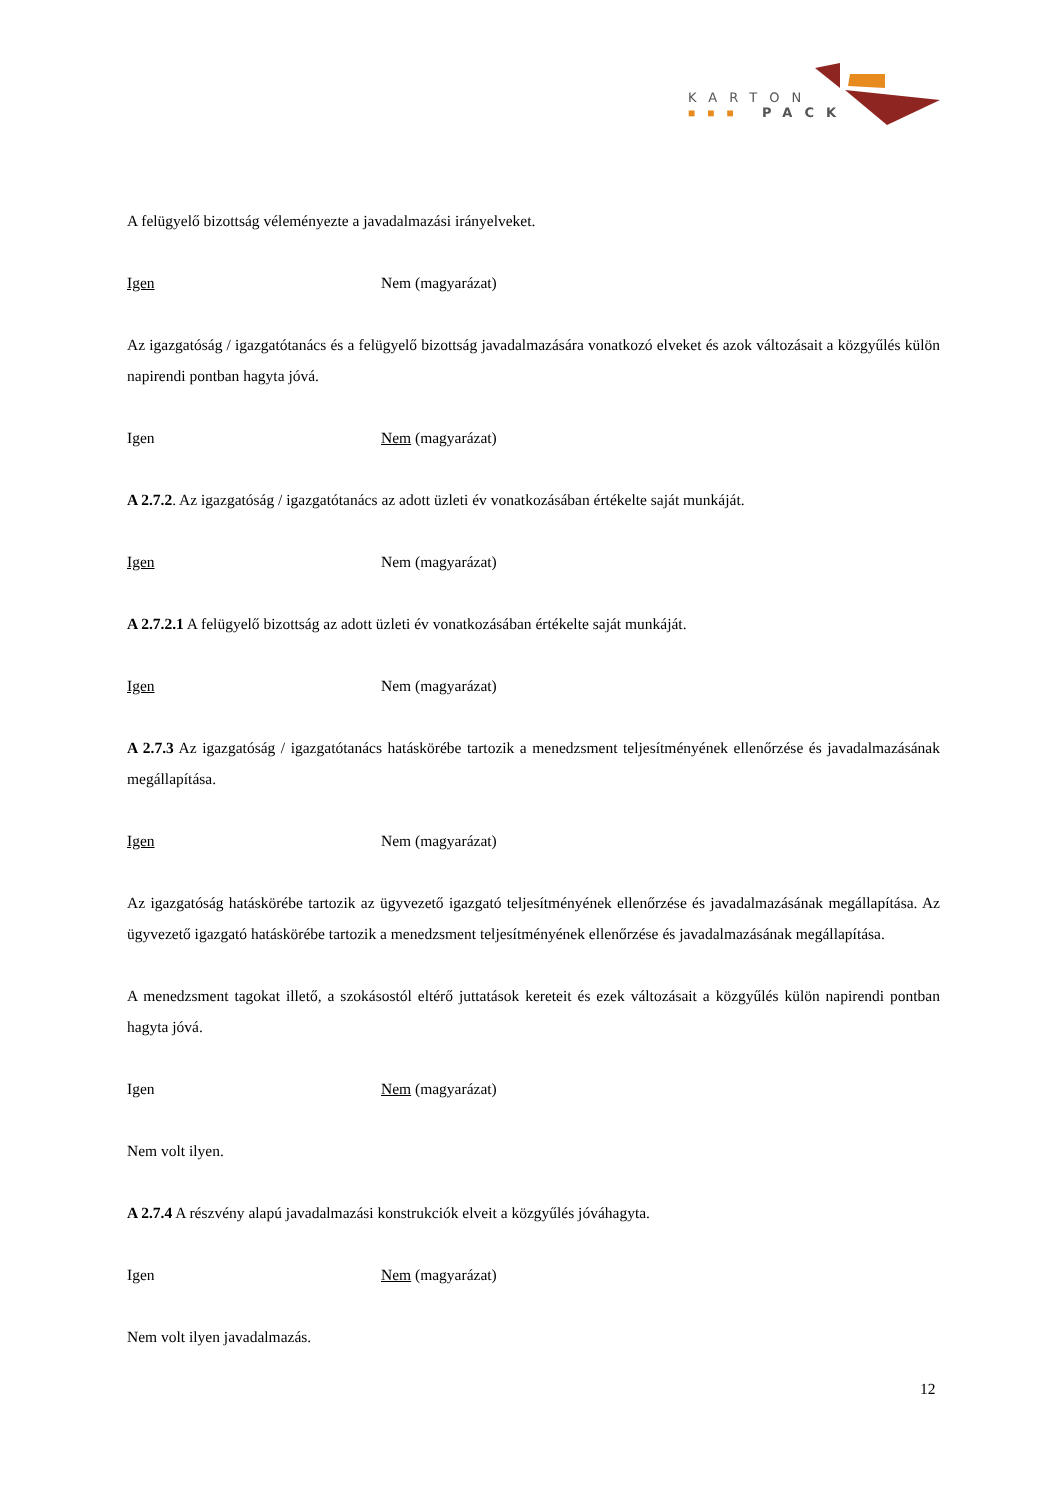KARTON
PACK
■■■
A felügyelő bizottság véleményezte a javadalmazási irányelveket.
Igen Nem (magyarázat)
Az igazgatóság / igazgatótanács és a felügyelő bizottság javadalmazására vonatkozó elveket és azok változásait a közgyűlés külön napirendi pontban hagyta jóvá.
Igen Nem (magyarázat)
A 2.7.2. Az igazgatóság / igazgatótanács az adott üzleti év vonatkozásában értékelte saját munkáját.
Igen Nem (magyarázat)
A 2.7.2.1 A felügyelő bizottság az adott üzleti év vonatkozásában értékelte saját munkáját.
Igen Nem (magyarázat)
A 2.7.3 Az igazgatóság / igazgatótanács hatáskörébe tartozik a menedzsment teljesítményének ellenőrzése és javadalmazásának megállapítása.
Igen Nem (magyarázat)
Az igazgatóság hatáskörébe tartozik az ügyvezető igazgató teljesítményének ellenőrzése és javadalmazásának megállapítása. Az ügyvezető igazgató hatáskörébe tartozik a menedzsment teljesítményének ellenőrzése és javadalmazásának megállapítása.
A menedzsment tagokat illető, a szokásostól eltérő juttatások kereteit és ezek változásait a közgyűlés külön napirendi pontban hagyta jóvá.
Igen Nem (magyarázat)
Nem volt ilyen.
A 2.7.4 A részvény alapú javadalmazási konstrukciók elveit a közgyűlés jóváhagyta.
Igen Nem (magyarázat)
Nem volt ilyen javadalmazás.
12